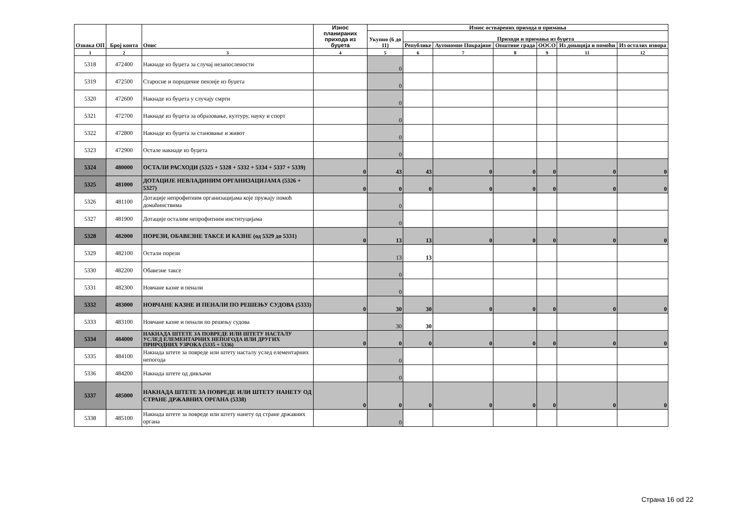| Ознака ОП | Број конта | Опис | Износ планираних прихода из буџета | Износ остварених прихода и примања | | | | | | |
| --- | --- | --- | --- | --- | --- | --- | --- | --- | --- | --- |
| | | | | Укупно (6 до 11) | Приходи и примања из буџета | | | | | |
| | | | | | Републике | Аутономне Покрајине | Општине града | ООСО | Из донација и помоћи | Из осталих извора |
| 1 | 2 | 3 | 4 | 5 | 6 | 7 | 8 | 9 | 11 | 12 |
| 5318 | 472400 | Накнаде из буџета за случај незапослености | | 0 | | | | | | |
| 5319 | 472500 | Старосне и породичне пензије из буџета | | 0 | | | | | | |
| 5320 | 472600 | Накнаде из буџета у случају смрти | | 0 | | | | | | |
| 5321 | 472700 | Накнаде из буџета за образовање, културу, науку и спорт | | 0 | | | | | | |
| 5322 | 472800 | Накнаде из буџета за становање и живот | | 0 | | | | | | |
| 5323 | 472900 | Остале накнаде из буџета | | 0 | | | | | | |
| 5324 | 480000 | ОСТАЛИ РАСХОДИ (5325 + 5328 + 5332 + 5334 + 5337 + 5339) | 0 | 43 | 43 | 0 | 0 | 0 | 0 | 0 |
| 5325 | 481000 | ДОТАЦИЈЕ НЕВЛАДИНИМ ОРГАНИЗАЦИЈАМА (5326 + 5327) | 0 | 0 | 0 | 0 | 0 | 0 | 0 | 0 |
| 5326 | 481100 | Дотације непрофитним организацијама које пружају помоћ домаћинствима | | 0 | | | | | | |
| 5327 | 481900 | Дотације осталим непрофитним институцијама | | 0 | | | | | | |
| 5328 | 482000 | ПОРЕЗИ, ОБАВЕЗНЕ ТАКСЕ И КАЗНЕ (од 5329 до 5331) | 0 | 13 | 13 | 0 | 0 | 0 | 0 | 0 |
| 5329 | 482100 | Остали порези | | 13 | 13 | | | | | |
| 5330 | 482200 | Обавезне таксе | | 0 | | | | | | |
| 5331 | 482300 | Новчане казне и пенали | | 0 | | | | | | |
| 5332 | 483000 | НОВЧАНЕ КАЗНЕ И ПЕНАЛИ ПО РЕШЕЊУ СУДОВА (5333) | 0 | 30 | 30 | 0 | 0 | 0 | 0 | 0 |
| 5333 | 483100 | Новчане казне и пенали по решењу судова | | 30 | 30 | | | | | |
| 5334 | 484000 | НАКНАДА ШТЕТЕ ЗА ПОВРЕДЕ ИЛИ ШТЕТУ НАСТАЛУ УСЛЕД ЕЛЕМЕНТАРНИХ НЕПОГОДА ИЛИ ДРУГИХ ПРИРОДНИХ УЗРОКА (5335 + 5336) | 0 | 0 | 0 | 0 | 0 | 0 | 0 | 0 |
| 5335 | 484100 | Накнада штете за повреде или штету насталу услед елементарних непогода | | 0 | | | | | | |
| 5336 | 484200 | Накнада штете од дивљачи | | 0 | | | | | | |
| 5337 | 485000 | НАКНАДА ШТЕТЕ ЗА ПОВРЕДЕ ИЛИ ШТЕТУ НАНЕТУ ОД СТРАНЕ ДРЖАВНИХ ОРГАНА (5338) | 0 | 0 | 0 | 0 | 0 | 0 | 0 | 0 |
| 5338 | 485100 | Накнада штете за повреде или штету нанету од стране државних органа | | 0 | | | | | | |
Страна 16 od 22